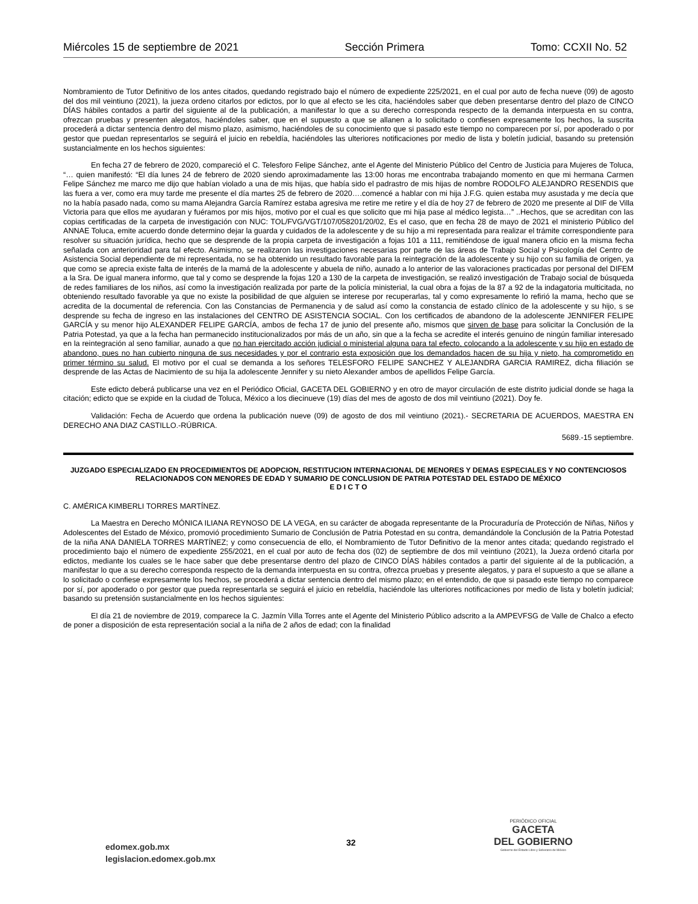Miércoles 15 de septiembre de 2021 Sección Primera Tomo: CCXII No. 52
Nombramiento de Tutor Definitivo de los antes citados, quedando registrado bajo el número de expediente 225/2021, en el cual por auto de fecha nueve (09) de agosto del dos mil veintiuno (2021), la jueza ordeno citarlos por edictos, por lo que al efecto se les cita, haciéndoles saber que deben presentarse dentro del plazo de CINCO DÍAS hábiles contados a partir del siguiente al de la publicación, a manifestar lo que a su derecho corresponda respecto de la demanda interpuesta en su contra, ofrezcan pruebas y presenten alegatos, haciéndoles saber, que en el supuesto a que se allanen a lo solicitado o confiesen expresamente los hechos, la suscrita procederá a dictar sentencia dentro del mismo plazo, asimismo, haciéndoles de su conocimiento que si pasado este tiempo no comparecen por sí, por apoderado o por gestor que puedan representarlos se seguirá el juicio en rebeldía, haciéndoles las ulteriores notificaciones por medio de lista y boletín judicial, basando su pretensión sustancialmente en los hechos siguientes:
En fecha 27 de febrero de 2020, compareció el C. Telesforo Felipe Sánchez, ante el Agente del Ministerio Público del Centro de Justicia para Mujeres de Toluca, “… quien manifestó: “El día lunes 24 de febrero de 2020 siendo aproximadamente las 13:00 horas me encontraba trabajando momento en que mi hermana Carmen Felipe Sánchez me marco me dijo que habían violado a una de mis hijas, que había sido el padrastro de mis hijas de nombre RODOLFO ALEJANDRO RESENDIS que las fuera a ver, como era muy tarde me presente el día martes 25 de febrero de 2020….comencé a hablar con mi hija J.F.G. quien estaba muy asustada y me decía que no la había pasado nada, como su mama Alejandra García Ramírez estaba agresiva me retire me retire y el día de hoy 27 de febrero de 2020 me presente al DIF de Villa Victoria para que ellos me ayudaran y fuéramos por mis hijos, motivo por el cual es que solicito que mi hija pase al médico legista…” ..Hechos, que se acreditan con las copias certificadas de la carpeta de investigación con NUC: TOL/FVG/VGT/107/058201/20/02, Es el caso, que en fecha 28 de mayo de 2021 el ministerio Público del ANNAE Toluca, emite acuerdo donde determino dejar la guarda y cuidados de la adolescente y de su hijo a mi representada para realizar el trámite correspondiente para resolver su situación jurídica, hecho que se desprende de la propia carpeta de investigación a fojas 101 a 111, remitiéndose de igual manera oficio en la misma fecha señalada con anterioridad para tal efecto. Asimismo, se realizaron las investigaciones necesarias por parte de las áreas de Trabajo Social y Psicología del Centro de Asistencia Social dependiente de mi representada, no se ha obtenido un resultado favorable para la reintegración de la adolescente y su hijo con su familia de origen, ya que como se aprecia existe falta de interés de la mamá de la adolescente y abuela de niño, aunado a lo anterior de las valoraciones practicadas por personal del DIFEM a la Sra. De igual manera informo, que tal y como se desprende la fojas 120 a 130 de la carpeta de investigación, se realizó investigación de Trabajo social de búsqueda de redes familiares de los niños, así como la investigación realizada por parte de la policía ministerial, la cual obra a fojas de la 87 a 92 de la indagatoria multicitada, no obteniendo resultado favorable ya que no existe la posibilidad de que alguien se interese por recuperarlas, tal y como expresamente lo refirió la mama, hecho que se acredita de la documental de referencia. Con las Constancias de Permanencia y de salud así como la constancia de estado clínico de la adolescente y su hijo, s se desprende su fecha de ingreso en las instalaciones del CENTRO DE ASISTENCIA SOCIAL. Con los certificados de abandono de la adolescente JENNIFER FELIPE GARCÍA y su menor hijo ALEXANDER FELIPE GARCÍA, ambos de fecha 17 de junio del presente año, mismos que sirven de base para solicitar la Conclusión de la Patria Potestad, ya que a la fecha han permanecido institucionalizados por más de un año, sin que a la fecha se acredite el interés genuino de ningún familiar interesado en la reintegración al seno familiar, aunado a que no han ejercitado acción judicial o ministerial alguna para tal efecto, colocando a la adolescente y su hijo en estado de abandono, pues no han cubierto ninguna de sus necesidades y por el contrario esta exposición que los demandados hacen de su hija y nieto, ha comprometido en primer término su salud. El motivo por el cual se demanda a los señores TELESFORO FELIPE SANCHEZ Y ALEJANDRA GARCIA RAMIREZ, dicha filiación se desprende de las Actas de Nacimiento de su hija la adolescente Jennifer y su nieto Alexander ambos de apellidos Felipe García.
Este edicto deberá publicarse una vez en el Periódico Oficial, GACETA DEL GOBIERNO y en otro de mayor circulación de este distrito judicial donde se haga la citación; edicto que se expide en la ciudad de Toluca, México a los diecinueve (19) días del mes de agosto de dos mil veintiuno (2021). Doy fe.
Validación: Fecha de Acuerdo que ordena la publicación nueve (09) de agosto de dos mil veintiuno (2021).- SECRETARIA DE ACUERDOS, MAESTRA EN DERECHO ANA DIAZ CASTILLO.-RÚBRICA.
5689.-15 septiembre.
JUZGADO ESPECIALIZADO EN PROCEDIMIENTOS DE ADOPCION, RESTITUCION INTERNACIONAL DE MENORES Y DEMAS ESPECIALES Y NO CONTENCIOSOS RELACIONADOS CON MENORES DE EDAD Y SUMARIO DE CONCLUSION DE PATRIA POTESTAD DEL ESTADO DE MÉXICO
E D I C T O
C. AMÉRICA KIMBERLI TORRES MARTÍNEZ.
La Maestra en Derecho MÓNICA ILIANA REYNOSO DE LA VEGA, en su carácter de abogada representante de la Procuraduría de Protección de Niñas, Niños y Adolescentes del Estado de México, promovió procedimiento Sumario de Conclusión de Patria Potestad en su contra, demandándole la Conclusión de la Patria Potestad de la niña ANA DANIELA TORRES MARTÍNEZ; y como consecuencia de ello, el Nombramiento de Tutor Definitivo de la menor antes citada; quedando registrado el procedimiento bajo el número de expediente 255/2021, en el cual por auto de fecha dos (02) de septiembre de dos mil veintiuno (2021), la Jueza ordenó citarla por edictos, mediante los cuales se le hace saber que debe presentarse dentro del plazo de CINCO DÍAS hábiles contados a partir del siguiente al de la publicación, a manifestar lo que a su derecho corresponda respecto de la demanda interpuesta en su contra, ofrezca pruebas y presente alegatos, y para el supuesto a que se allane a lo solicitado o confiese expresamente los hechos, se procederá a dictar sentencia dentro del mismo plazo; en el entendido, de que si pasado este tiempo no comparece por sí, por apoderado o por gestor que pueda representarla se seguirá el juicio en rebeldía, haciéndole las ulteriores notificaciones por medio de lista y boletín judicial; basando su pretensión sustancialmente en los hechos siguientes:
El día 21 de noviembre de 2019, comparece la C. Jazmín Villa Torres ante el Agente del Ministerio Público adscrito a la AMPEVFSG de Valle de Chalco a efecto de poner a disposición de esta representación social a la niña de 2 años de edad; con la finalidad
edomex.gob.mx
legislacion.edomex.gob.mx
32
PERIÓDICO OFICIAL
GACETA
DEL GOBIERNO
Gobierno del Estado Libre y Soberano de México